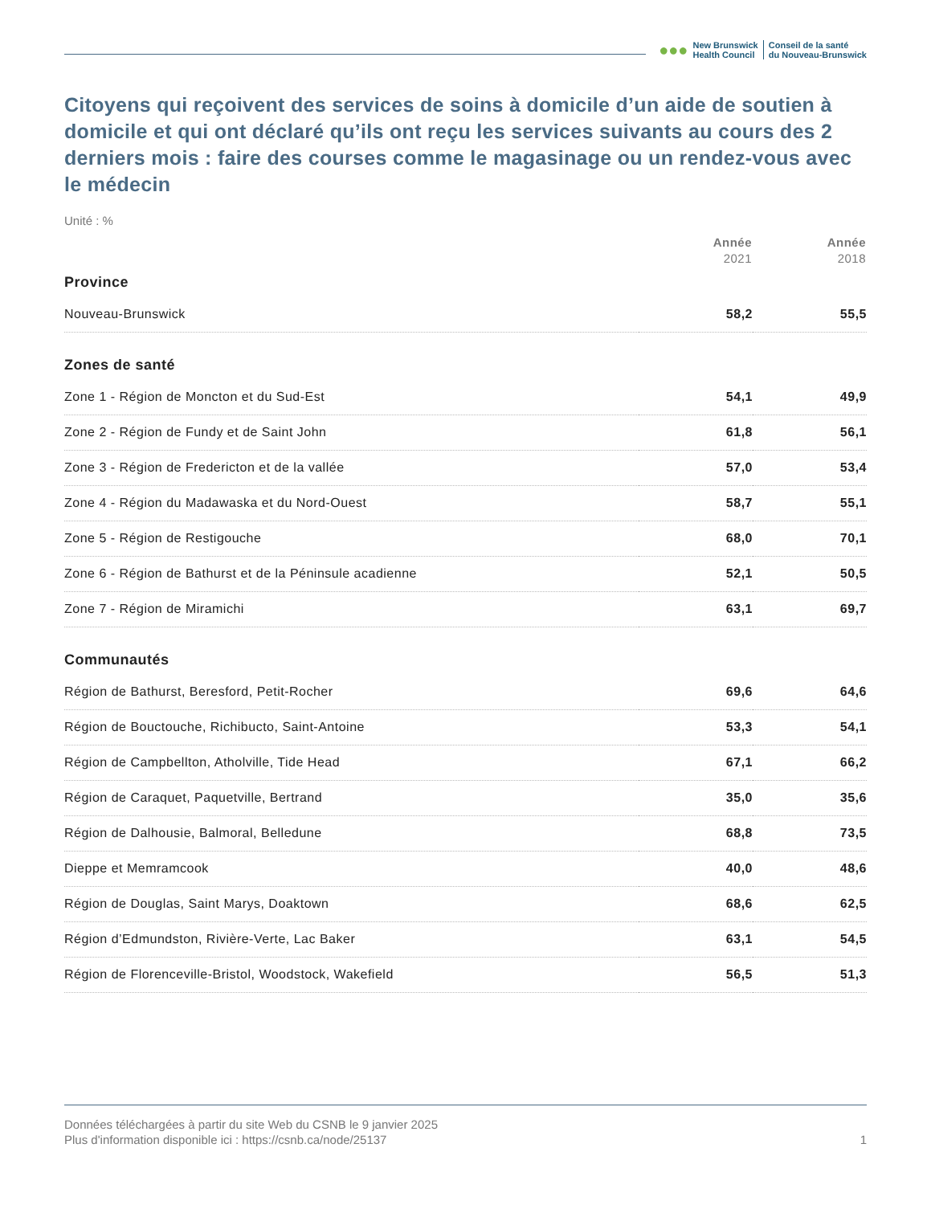●●●
New Brunswick
Health Council
Conseil de la santé
du Nouveau-Brunswick
Citoyens qui reçoivent des services de soins à domicile d’un aide de soutien à domicile et qui ont déclaré qu’ils ont reçu les services suivants au cours des 2 derniers mois : faire des courses comme le magasinage ou un rendez-vous avec le médecin
Unité : %
| | Année 2021 | Année 2018 |
| --- | --- | --- |
| Province | | |
| Nouveau-Brunswick | 58,2 | 55,5 |
| Zones de santé | | |
| Zone 1 - Région de Moncton et du Sud-Est | 54,1 | 49,9 |
| Zone 2 - Région de Fundy et de Saint John | 61,8 | 56,1 |
| Zone 3 - Région de Fredericton et de la vallée | 57,0 | 53,4 |
| Zone 4 - Région du Madawaska et du Nord-Ouest | 58,7 | 55,1 |
| Zone 5 - Région de Restigouche | 68,0 | 70,1 |
| Zone 6 - Région de Bathurst et de la Péninsule acadienne | 52,1 | 50,5 |
| Zone 7 - Région de Miramichi | 63,1 | 69,7 |
| Communautés | | |
| Région de Bathurst, Beresford, Petit-Rocher | 69,6 | 64,6 |
| Région de Bouctouche, Richibucto, Saint-Antoine | 53,3 | 54,1 |
| Région de Campbellton, Atholville, Tide Head | 67,1 | 66,2 |
| Région de Caraquet, Paquetville, Bertrand | 35,0 | 35,6 |
| Région de Dalhousie, Balmoral, Belledune | 68,8 | 73,5 |
| Dieppe et Memramcook | 40,0 | 48,6 |
| Région de Douglas, Saint Marys, Doaktown | 68,6 | 62,5 |
| Région d’Edmundston, Rivière-Verte, Lac Baker | 63,1 | 54,5 |
| Région de Florenceville-Bristol, Woodstock, Wakefield | 56,5 | 51,3 |
Données téléchargées à partir du site Web du CSNB le 9 janvier 2025
Plus d'information disponible ici : https://csnb.ca/node/25137
1